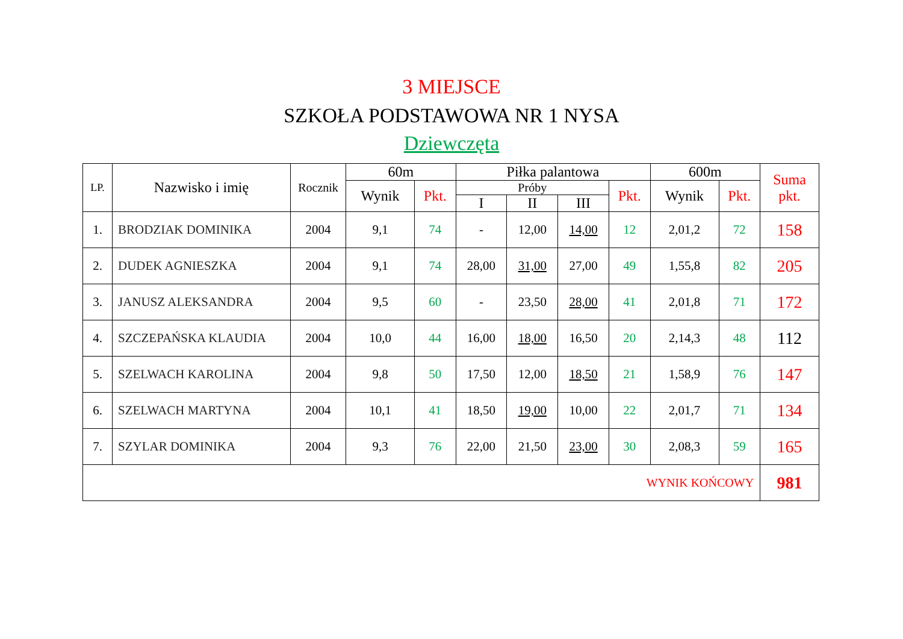3 MIEJSCE
SZKOŁA PODSTAWOWA NR 1 NYSA
Dziewczęta
| LP. | Nazwisko i imię | Rocznik | 60m | | Piłka palantowa | | | | 600m | | Suma pkt. |
| --- | --- | --- | --- | --- | --- | --- | --- | --- | --- | --- | --- |
| | | | Wynik | Pkt. | Próby | | | Pkt. | Wynik | Pkt. | |
| | | | | | I | II | III | | | | |
| 1. | BRODZIAK DOMINIKA | 2004 | 9,1 | 74 | - | 12,00 | 14,00 | 12 | 2,01,2 | 72 | 158 |
| 2. | DUDEK AGNIESZKA | 2004 | 9,1 | 74 | 28,00 | 31,00 | 27,00 | 49 | 1,55,8 | 82 | 205 |
| 3. | JANUSZ ALEKSANDRA | 2004 | 9,5 | 60 | - | 23,50 | 28,00 | 41 | 2,01,8 | 71 | 172 |
| 4. | SZCZEPAŃSKA KLAUDIA | 2004 | 10,0 | 44 | 16,00 | 18,00 | 16,50 | 20 | 2,14,3 | 48 | 112 |
| 5. | SZELWACH KAROLINA | 2004 | 9,8 | 50 | 17,50 | 12,00 | 18,50 | 21 | 1,58,9 | 76 | 147 |
| 6. | SZELWACH MARTYNA | 2004 | 10,1 | 41 | 18,50 | 19,00 | 10,00 | 22 | 2,01,7 | 71 | 134 |
| 7. | SZYLAR DOMINIKA | 2004 | 9,3 | 76 | 22,00 | 21,50 | 23,00 | 30 | 2,08,3 | 59 | 165 |
| WYNIK KOŃCOWY | | | | | | | | | | | 981 |